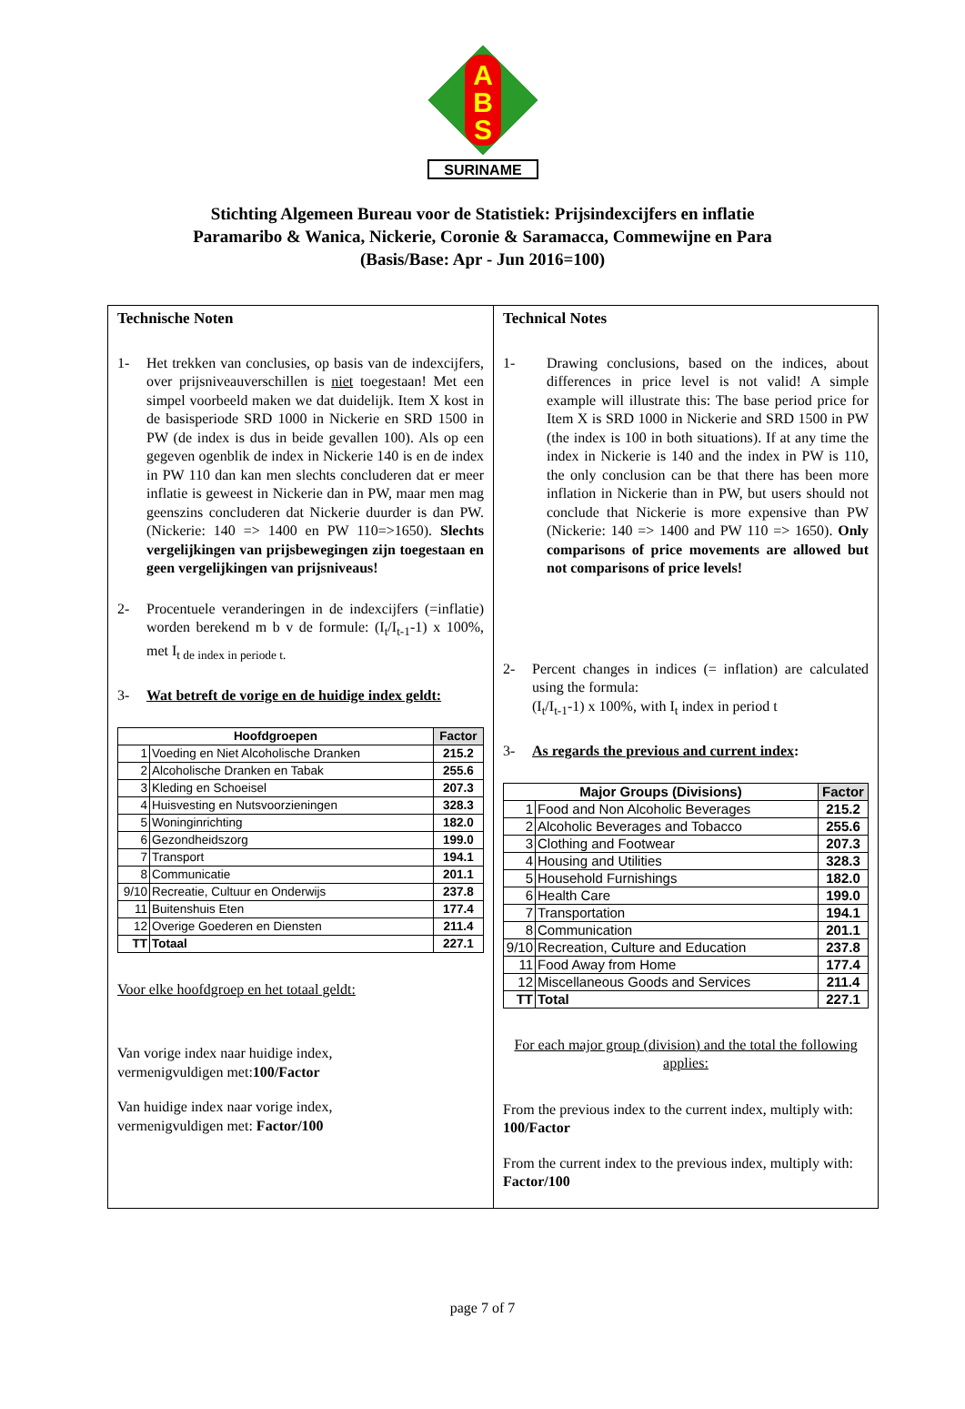A
B
S
SURINAME
Stichting Algemeen Bureau voor de Statistiek: Prijsindexcijfers en inflatie
Paramaribo & Wanica, Nickerie, Coronie & Saramacca, Commewijne en Para
(Basis/Base: Apr - Jun 2016=100)
Technische Noten
1- Het trekken van conclusies, op basis van de indexcijfers, over prijsniveauverschillen is niet toegestaan! Met een simpel voorbeeld maken we dat duidelijk. Item X kost in de basisperiode SRD 1000 in Nickerie en SRD 1500 in PW (de index is dus in beide gevallen 100). Als op een gegeven ogenblik de index in Nickerie 140 is en de index in PW 110 dan kan men slechts concluderen dat er meer inflatie is geweest in Nickerie dan in PW, maar men mag geenszins concluderen dat Nickerie duurder is dan PW. (Nickerie: 140 => 1400 en PW 110=>1650). Slechts vergelijkingen van prijsbewegingen zijn toegestaan en geen vergelijkingen van prijsniveaus!
2- Procentuele veranderingen in de indexcijfers (=inflatie) worden berekend m b v de formule: (I<sub>t</sub>/I<sub>t-1</sub>-1) x 100%, met I<sub>t de index in periode t.</sub>
3- Wat betreft de vorige en de huidige index geldt:
| Hoofdgroepen | | Factor |
| --- | --- | --- |
| 1 | Voeding en Niet Alcoholische Dranken | 215.2 |
| 2 | Alcoholische Dranken en Tabak | 255.6 |
| 3 | Kleding en Schoeisel | 207.3 |
| 4 | Huisvesting en Nutsvoorzieningen | 328.3 |
| 5 | Woninginrichting | 182.0 |
| 6 | Gezondheidszorg | 199.0 |
| 7 | Transport | 194.1 |
| 8 | Communicatie | 201.1 |
| 9/10 | Recreatie, Cultuur en Onderwijs | 237.8 |
| 11 | Buitenshuis Eten | 177.4 |
| 12 | Overige Goederen en Diensten | 211.4 |
| TT | Totaal | 227.1 |
Voor elke hoofdgroep en het totaal geldt:
Van vorige index naar huidige index,
vermenigvuldigen met:100/Factor
Van huidige index naar vorige index,
vermenigvuldigen met: Factor/100
Technical Notes
1- Drawing conclusions, based on the indices, about differences in price level is not valid! A simple example will illustrate this: The base period price for Item X is SRD 1000 in Nickerie and SRD 1500 in PW (the index is 100 in both situations). If at any time the index in Nickerie is 140 and the index in PW is 110, the only conclusion can be that there has been more inflation in Nickerie than in PW, but users should not conclude that Nickerie is more expensive than PW (Nickerie: 140 => 1400 and PW 110 => 1650). Only comparisons of price movements are allowed but not comparisons of price levels!
2- Percent changes in indices (= inflation) are calculated using the formula:
(I<sub>t</sub>/I<sub>t-1</sub>-1) x 100%, with I<sub>t</sub> index in period t
3- As regards the previous and current index:
| Major Groups (Divisions) | | Factor |
| --- | --- | --- |
| 1 | Food and Non Alcoholic Beverages | 215.2 |
| 2 | Alcoholic Beverages and Tobacco | 255.6 |
| 3 | Clothing and Footwear | 207.3 |
| 4 | Housing and Utilities | 328.3 |
| 5 | Household Furnishings | 182.0 |
| 6 | Health Care | 199.0 |
| 7 | Transportation | 194.1 |
| 8 | Communication | 201.1 |
| 9/10 | Recreation, Culture and Education | 237.8 |
| 11 | Food Away from Home | 177.4 |
| 12 | Miscellaneous Goods and Services | 211.4 |
| TT | Total | 227.1 |
For each major group (division) and the total the following applies:
From the previous index to the current index, multiply with: 100/Factor
From the current index to the previous index, multiply with: Factor/100
page 7 of 7